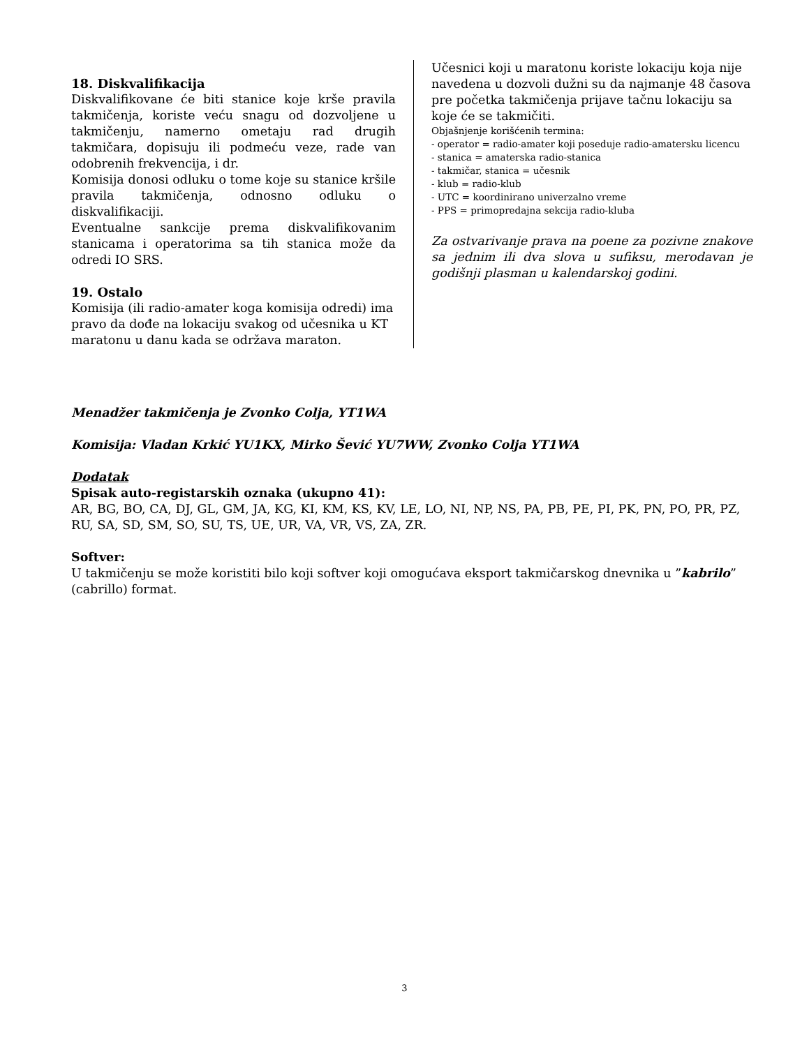18. Diskvalifikacija
Diskvalifikovane će biti stanice koje krše pravila takmičenja, koriste veću snagu od dozvoljene u takmičenju, namerno ometaju rad drugih takmičara, dopisuju ili podmeću veze, rade van odobrenih frekvencija, i dr.
Komisija donosi odluku o tome koje su stanice kršile pravila takmičenja, odnosno odluku o diskvalifikaciji.
Eventualne sankcije prema diskvalifikovanim stanicama i operatorima sa tih stanica može da odredi IO SRS.
19. Ostalo
Komisija (ili radio-amater koga komisija odredi) ima pravo da dođe na lokaciju svakog od učesnika u KT maratonu u danu kada se održava maraton.
Učesnici koji u maratonu koriste lokaciju koja nije navedena u dozvoli dužni su da najmanje 48 časova pre početka takmičenja prijave tačnu lokaciju sa koje će se takmičiti.
Objašnjenje korišćenih termina:
- operator = radio-amater koji poseduje radio-amatersku licencu
- stanica = amaterska radio-stanica
- takmičar, stanica = učesnik
- klub = radio-klub
- UTC = koordinirano univerzalno vreme
- PPS = primopredajna sekcija radio-kluba
Za ostvarivanje prava na poene za pozivne znakove sa jednim ili dva slova u sufiksu, merodavan je godišnji plasman u kalendarskoj godini.
Menadžer takmičenja je Zvonko Colja, YT1WA
Komisija: Vladan Krkić YU1KX, Mirko Šević YU7WW, Zvonko Colja YT1WA
Dodatak
Spisak auto-registarskih oznaka (ukupno 41):
AR, BG, BO, CA, DJ, GL, GM, JA, KG, KI, KM, KS, KV, LE, LO, NI, NP, NS, PA, PB, PE, PI, PK, PN, PO, PR, PZ, RU, SA, SD, SM, SO, SU, TS, UE, UR, VA, VR, VS, ZA, ZR.
Softver:
U takmičenju se može koristiti bilo koji softver koji omogućava eksport takmičarskog dnevnika u ”kabrilo” (cabrillo) format.
3